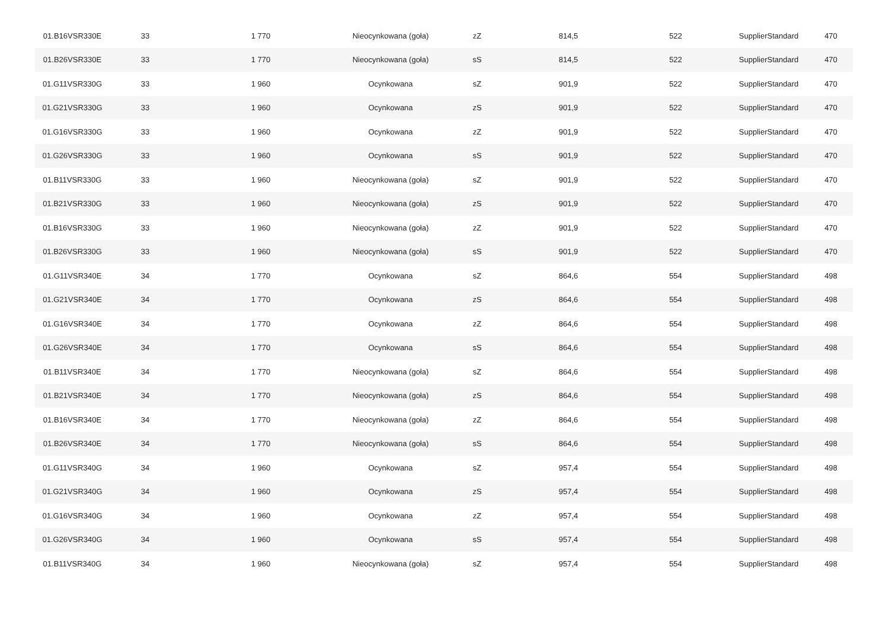| 01.B16VSR330E | 33 | 1 770 | Nieocynkowana (goła) | zZ | 814,5 | 522 | SupplierStandard | 470 |
| 01.B26VSR330E | 33 | 1 770 | Nieocynkowana (goła) | sS | 814,5 | 522 | SupplierStandard | 470 |
| 01.G11VSR330G | 33 | 1 960 | Ocynkowana | sZ | 901,9 | 522 | SupplierStandard | 470 |
| 01.G21VSR330G | 33 | 1 960 | Ocynkowana | zS | 901,9 | 522 | SupplierStandard | 470 |
| 01.G16VSR330G | 33 | 1 960 | Ocynkowana | zZ | 901,9 | 522 | SupplierStandard | 470 |
| 01.G26VSR330G | 33 | 1 960 | Ocynkowana | sS | 901,9 | 522 | SupplierStandard | 470 |
| 01.B11VSR330G | 33 | 1 960 | Nieocynkowana (goła) | sZ | 901,9 | 522 | SupplierStandard | 470 |
| 01.B21VSR330G | 33 | 1 960 | Nieocynkowana (goła) | zS | 901,9 | 522 | SupplierStandard | 470 |
| 01.B16VSR330G | 33 | 1 960 | Nieocynkowana (goła) | zZ | 901,9 | 522 | SupplierStandard | 470 |
| 01.B26VSR330G | 33 | 1 960 | Nieocynkowana (goła) | sS | 901,9 | 522 | SupplierStandard | 470 |
| 01.G11VSR340E | 34 | 1 770 | Ocynkowana | sZ | 864,6 | 554 | SupplierStandard | 498 |
| 01.G21VSR340E | 34 | 1 770 | Ocynkowana | zS | 864,6 | 554 | SupplierStandard | 498 |
| 01.G16VSR340E | 34 | 1 770 | Ocynkowana | zZ | 864,6 | 554 | SupplierStandard | 498 |
| 01.G26VSR340E | 34 | 1 770 | Ocynkowana | sS | 864,6 | 554 | SupplierStandard | 498 |
| 01.B11VSR340E | 34 | 1 770 | Nieocynkowana (goła) | sZ | 864,6 | 554 | SupplierStandard | 498 |
| 01.B21VSR340E | 34 | 1 770 | Nieocynkowana (goła) | zS | 864,6 | 554 | SupplierStandard | 498 |
| 01.B16VSR340E | 34 | 1 770 | Nieocynkowana (goła) | zZ | 864,6 | 554 | SupplierStandard | 498 |
| 01.B26VSR340E | 34 | 1 770 | Nieocynkowana (goła) | sS | 864,6 | 554 | SupplierStandard | 498 |
| 01.G11VSR340G | 34 | 1 960 | Ocynkowana | sZ | 957,4 | 554 | SupplierStandard | 498 |
| 01.G21VSR340G | 34 | 1 960 | Ocynkowana | zS | 957,4 | 554 | SupplierStandard | 498 |
| 01.G16VSR340G | 34 | 1 960 | Ocynkowana | zZ | 957,4 | 554 | SupplierStandard | 498 |
| 01.G26VSR340G | 34 | 1 960 | Ocynkowana | sS | 957,4 | 554 | SupplierStandard | 498 |
| 01.B11VSR340G | 34 | 1 960 | Nieocynkowana (goła) | sZ | 957,4 | 554 | SupplierStandard | 498 |